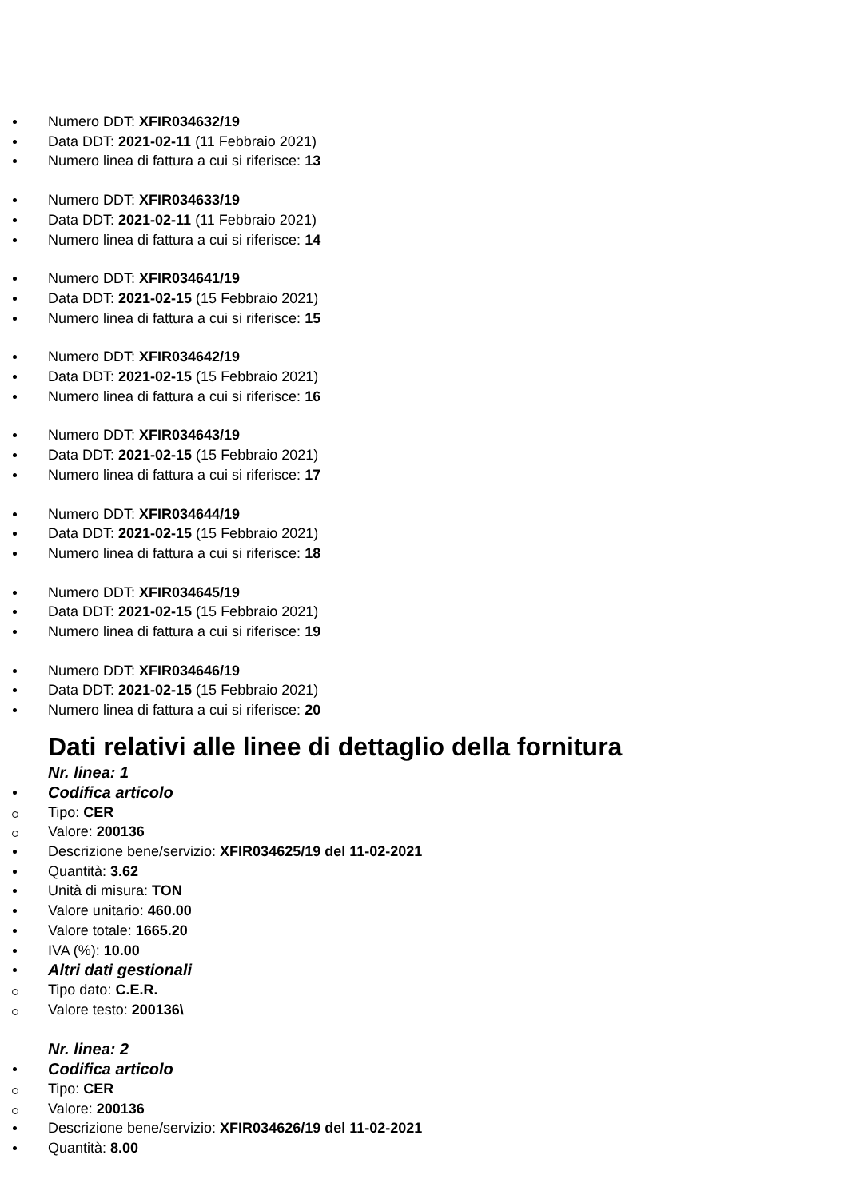Numero DDT: XFIR034632/19
Data DDT: 2021-02-11 (11 Febbraio 2021)
Numero linea di fattura a cui si riferisce: 13
Numero DDT: XFIR034633/19
Data DDT: 2021-02-11 (11 Febbraio 2021)
Numero linea di fattura a cui si riferisce: 14
Numero DDT: XFIR034641/19
Data DDT: 2021-02-15 (15 Febbraio 2021)
Numero linea di fattura a cui si riferisce: 15
Numero DDT: XFIR034642/19
Data DDT: 2021-02-15 (15 Febbraio 2021)
Numero linea di fattura a cui si riferisce: 16
Numero DDT: XFIR034643/19
Data DDT: 2021-02-15 (15 Febbraio 2021)
Numero linea di fattura a cui si riferisce: 17
Numero DDT: XFIR034644/19
Data DDT: 2021-02-15 (15 Febbraio 2021)
Numero linea di fattura a cui si riferisce: 18
Numero DDT: XFIR034645/19
Data DDT: 2021-02-15 (15 Febbraio 2021)
Numero linea di fattura a cui si riferisce: 19
Numero DDT: XFIR034646/19
Data DDT: 2021-02-15 (15 Febbraio 2021)
Numero linea di fattura a cui si riferisce: 20
Dati relativi alle linee di dettaglio della fornitura
Nr. linea: 1
Codifica articolo
Tipo: CER
Valore: 200136
Descrizione bene/servizio: XFIR034625/19 del 11-02-2021
Quantità: 3.62
Unità di misura: TON
Valore unitario: 460.00
Valore totale: 1665.20
IVA (%): 10.00
Altri dati gestionali
Tipo dato: C.E.R.
Valore testo: 200136\
Nr. linea: 2
Codifica articolo
Tipo: CER
Valore: 200136
Descrizione bene/servizio: XFIR034626/19 del 11-02-2021
Quantità: 8.00